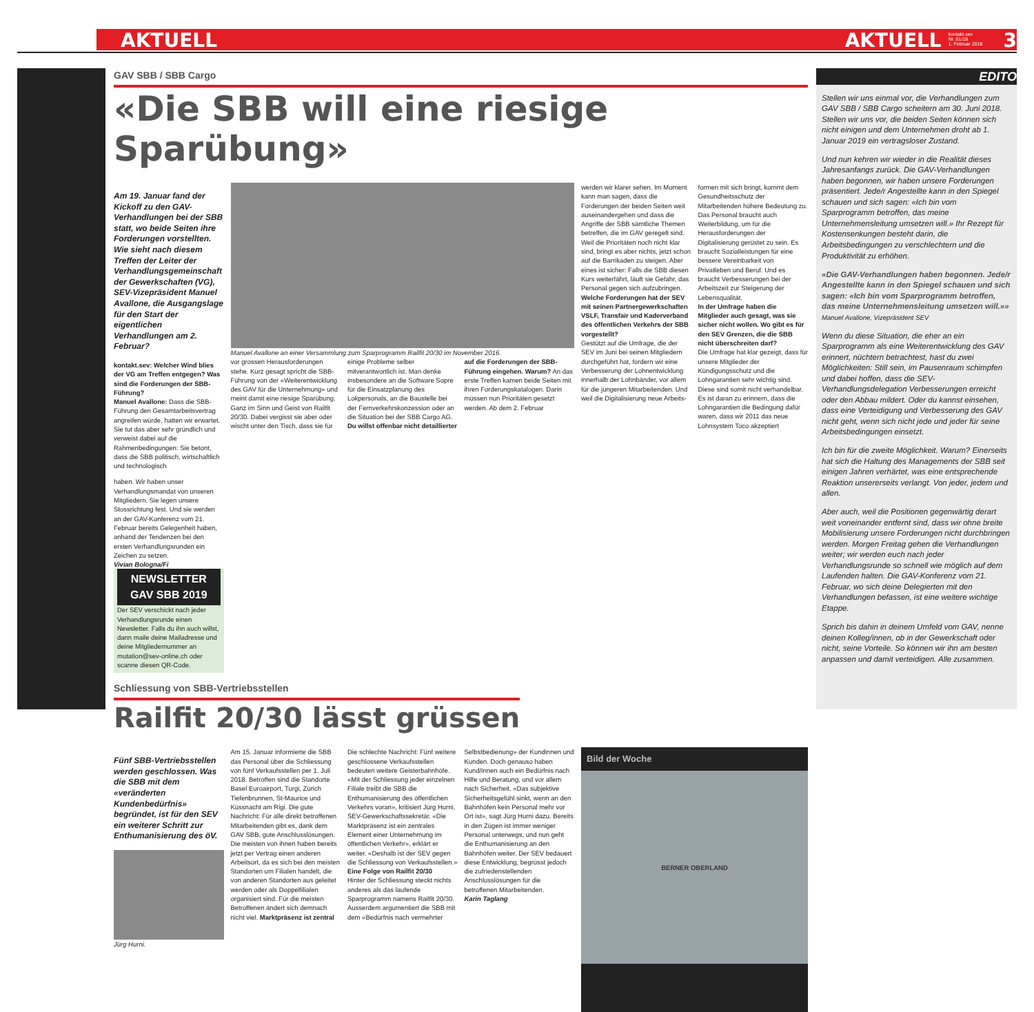AKTUELL AKTUELL kontakt.sev
Nr. 01/18
1. Februar 2018 3
GAV SBB / SBB Cargo
«Die SBB will eine riesige Sparübung»
Am 19. Januar fand der Kickoff zu den GAV-Verhandlungen bei der SBB statt, wo beide Seiten ihre Forderungen vorstellten. Wie sieht nach diesem Treffen der Leiter der Verhandlungsgemeinschaft der Gewerkschaften (VG), SEV-Vizepräsident Manuel Avallone, die Ausgangslage für den Start der eigentlichen Verhandlungen am 2. Februar?
kontakt.sev: Welcher Wind blies der VG am Treffen entgegen? Was sind die Forderungen der SBB-Führung?
Manuel Avallone: Dass die SBB-Führung den Gesamtarbeitsvertrag angreifen würde, hatten wir erwartet. Sie tut das aber sehr gründlich und verweist dabei auf die Rahmenbedingungen: Sie betont, dass die SBB politisch, wirtschaftlich und technologisch
Manuel Avallone an einer Versammlung zum Sparprogramm Railfit 20/30 im November 2016.
vor grossen Herausforderungen stehe. Kurz gesagt spricht die SBB-Führung von der «Weiterentwicklung des GAV für die Unternehmung» und meint damit eine riesige Sparübung. Ganz im Sinn und Geist von Railfit 20/30. Dabei vergisst sie aber oder wischt unter den Tisch, dass sie für einige Probleme selber mitverantwortlich ist. Man denke insbesondere an die Software Sopre für die Einsatzplanung des Lokpersonals, an die Baustelle bei der Fernverkehrskonzession oder an die Situation bei der SBB Cargo AG. Du willst offenbar nicht detaillierter auf die Forderungen der SBB-Führung eingehen. Warum? An das erste Treffen kamen beide Seiten mit ihren Forderungskatalogen. Darin müssen nun Prioritäten gesetzt werden. Ab dem 2. Februar
werden wir klarer sehen. Im Moment kann man sagen, dass die Forderungen der beiden Seiten weit auseinandergehen und dass die Angriffe der SBB sämtliche Themen betreffen, die im GAV geregelt sind. Weil die Prioritäten noch nicht klar sind, bringt es aber nichts, jetzt schon auf die Barrikaden zu steigen. Aber eines ist sicher: Falls die SBB diesen Kurs weiterfährt, läuft sie Gefahr, das Personal gegen sich aufzubringen.
Welche Forderungen hat der SEV mit seinen Partnergewerkschaften VSLF, Transfair und Kaderverband des öffentlichen Verkehrs der SBB vorgestellt?
Gestützt auf die Umfrage, die der SEV im Juni bei seinen Mitgliedern durchgeführt hat, fordern wir eine Verbesserung der Lohnentwicklung innerhalb der Lohnbänder, vor allem für die jüngeren Mitarbeitenden. Und weil die Digitalisierung neue Arbeits-
formen mit sich bringt, kommt dem Gesundheitsschutz der Mitarbeitenden höhere Bedeutung zu. Das Personal braucht auch Weiterbildung, um für die Herausforderungen der Digitalisierung gerüstet zu sein. Es braucht Sozialleistungen für eine bessere Vereinbarkeit von Privatleben und Beruf. Und es braucht Verbesserungen bei der Arbeitszeit zur Steigerung der Lebensqualität.
In der Umfrage haben die Mitglieder auch gesagt, was sie sicher nicht wollen. Wo gibt es für den SEV Grenzen, die die SBB nicht überschreiten darf?
Die Umfrage hat klar gezeigt, dass für unsere Mitglieder der Kündigungsschutz und die Lohngarantien sehr wichtig sind. Diese sind somit nicht verhandelbar. Es ist daran zu erinnern, dass die Lohngarantien die Bedingung dafür waren, dass wir 2011 das neue Lohnsystem Toco akzeptiert
haben. Wir haben unser Verhandlungsmandat von unseren Mitgliedern. Sie legen unsere Stossrichtung fest. Und sie werden an der GAV-Konferenz vom 21. Februar bereits Gelegenheit haben, anhand der Tendenzen bei den ersten Verhandlungsrunden ein Zeichen zu setzen.
Vivian Bologna/Fi
NEWSLETTER GAV SBB 2019
Der SEV verschickt nach jeder Verhandlungsrunde einen Newsletter. Falls du ihn auch willst, dann maile deine Mailadresse und deine Mitgliedernummer an mutation@sev-online.ch oder scanne diesen QR-Code.
Schliessung von SBB-Vertriebsstellen
Railfit 20/30 lässt grüssen
Fünf SBB-Vertriebsstellen werden geschlossen. Was die SBB mit dem «veränderten Kundenbedürfnis» begründet, ist für den SEV ein weiterer Schritt zur Enthumanisierung des öV.
Jürg Hurni.
Am 15. Januar informierte die SBB das Personal über die Schliessung von fünf Verkaufsstellen per 1. Juli 2018. Betroffen sind die Standorte Basel Euroairport, Turgi, Zürich Tiefenbrunnen, St-Maurice und Küssnacht am Rigi. Die gute Nachricht: Für alle direkt betroffenen Mitarbeitenden gibt es, dank dem GAV SBB, gute Anschlusslösungen. Die meisten von ihnen haben bereits jetzt per Vertrag einen anderen Arbeitsort, da es sich bei den meisten Standorten um Filialen handelt, die von anderen Standorten aus geleitet werden oder als Doppelfilialen organisiert sind. Für die meisten Betroffenen ändert sich demnach nicht viel. Marktpräsenz ist zentral
Die schlechte Nachricht: Fünf weitere geschlossene Verkaufsstellen bedeuten weitere Geisterbahnhöfe. «Mit der Schliessung jeder einzelnen Filiale treibt die SBB die Enthumanisierung des öffentlichen Verkehrs voran», kritisiert Jürg Hurni, SEV-Gewerkschaftssekretär. «Die Marktpräsenz ist ein zentrales Element einer Unternehmung im öffentlichen Verkehr», erklärt er weiter. «Deshalb ist der SEV gegen die Schliessung von Verkaufsstellen.» Eine Folge von Railfit 20/30
Hinter der Schliessung steckt nichts anderes als das laufende Sparprogramm namens Railfit 20/30. Ausserdem argumentiert die SBB mit dem «Bedürfnis nach vermehrter Selbstbedienung» der Kundinnen und Kunden. Doch genauso haben Kund/innen auch ein Bedürfnis nach Hilfe und Beratung, und vor allem nach Sicherheit. «Das subjektive Sicherheitsgefühl sinkt, wenn an den Bahnhöfen kein Personal mehr vor Ort ist», sagt Jürg Hurni dazu. Bereits in den Zügen ist immer weniger Personal unterwegs, und nun geht die Enthumanisierung an den Bahnhöfen weiter. Der SEV bedauert diese Entwicklung, begrüsst jedoch die zufriedenstellenden Anschlusslösungen für die betroffenen Mitarbeitenden.
Karin Taglang
Bild der Woche
BERNER OBERLAND
EDITO
Stellen wir uns einmal vor, die Verhandlungen zum GAV SBB / SBB Cargo scheitern am 30. Juni 2018. Stellen wir uns vor, die beiden Seiten können sich nicht einigen und dem Unternehmen droht ab 1. Januar 2019 ein vertragsloser Zustand.
Und nun kehren wir wieder in die Realität dieses Jahresanfangs zurück. Die GAV-Verhandlungen haben begonnen, wir haben unsere Forderungen präsentiert. Jede/r Angestellte kann in den Spiegel schauen und sich sagen: «Ich bin vom Sparprogramm betroffen, das meine Unternehmensleitung umsetzen will.» Ihr Rezept für Kostensenkungen besteht darin, die Arbeitsbedingungen zu verschlechtern und die Produktivität zu erhöhen.
«Die GAV-Verhandlungen haben begonnen. Jede/r Angestellte kann in den Spiegel schauen und sich sagen: «Ich bin vom Sparprogramm betroffen, das meine Unternehmensleitung umsetzen will.»» Manuel Avallone, Vizepräsident SEV
Wenn du diese Situation, die eher an ein Sparprogramm als eine Weiterentwicklung des GAV erinnert, nüchtern betrachtest, hast du zwei Möglichkeiten: Still sein, im Pausenraum schimpfen und dabei hoffen, dass die SEV-Verhandlungsdelegation Verbesserungen erreicht oder den Abbau mildert. Oder du kannst einsehen, dass eine Verteidigung und Verbesserung des GAV nicht geht, wenn sich nicht jede und jeder für seine Arbeitsbedingungen einsetzt.
Ich bin für die zweite Möglichkeit. Warum? Einerseits hat sich die Haltung des Managements der SBB seit einigen Jahren verhärtet, was eine entsprechende Reaktion unsererseits verlangt. Von jeder, jedem und allen.
Aber auch, weil die Positionen gegenwärtig derart weit voneinander entfernt sind, dass wir ohne breite Mobilisierung unsere Forderungen nicht durchbringen werden. Morgen Freitag gehen die Verhandlungen weiter; wir werden euch nach jeder Verhandlungsrunde so schnell wie möglich auf dem Laufenden halten. Die GAV-Konferenz vom 21. Februar, wo sich deine Delegierten mit den Verhandlungen befassen, ist eine weitere wichtige Etappe.
Sprich bis dahin in deinem Umfeld vom GAV, nenne deinen Kolleg/innen, ob in der Gewerkschaft oder nicht, seine Vorteile. So können wir ihn am besten anpassen und damit verteidigen. Alle zusammen.